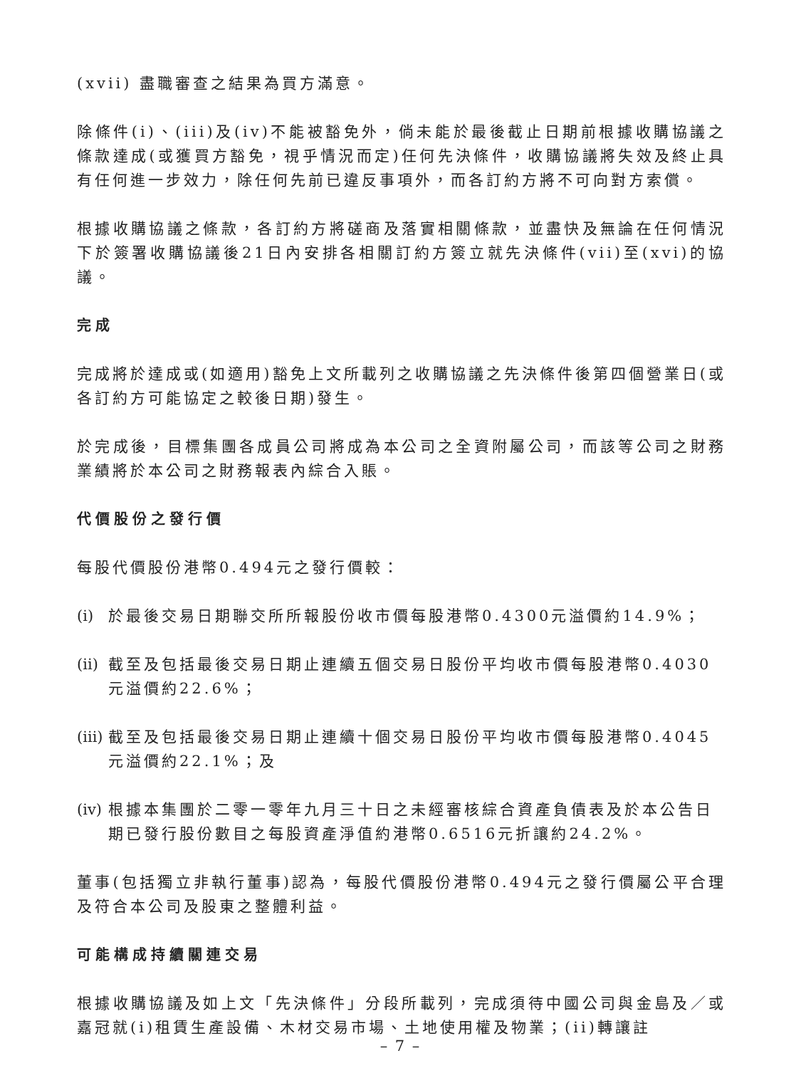(xvii) 盡職審查之結果為買方滿意。
除條件(i)、(iii)及(iv)不能被豁免外，倘未能於最後截止日期前根據收購協議之條款達成(或獲買方豁免，視乎情況而定)任何先決條件，收購協議將失效及終止具有任何進一步效力，除任何先前已違反事項外，而各訂約方將不可向對方索償。
根據收購協議之條款，各訂約方將磋商及落實相關條款，並盡快及無論在任何情況下於簽署收購協議後21日內安排各相關訂約方簽立就先決條件(vii)至(xvi)的協議。
完成
完成將於達成或(如適用)豁免上文所載列之收購協議之先決條件後第四個營業日(或各訂約方可能協定之較後日期)發生。
於完成後，目標集團各成員公司將成為本公司之全資附屬公司，而該等公司之財務業績將於本公司之財務報表內綜合入賬。
代價股份之發行價
每股代價股份港幣0.494元之發行價較：
(i) 於最後交易日期聯交所所報股份收市價每股港幣0.4300元溢價約14.9%；
(ii) 截至及包括最後交易日期止連續五個交易日股份平均收市價每股港幣0.4030元溢價約22.6%；
(iii) 截至及包括最後交易日期止連續十個交易日股份平均收市價每股港幣0.4045元溢價約22.1%；及
(iv) 根據本集團於二零一零年九月三十日之未經審核綜合資產負債表及於本公告日期已發行股份數目之每股資產淨值約港幣0.6516元折讓約24.2%。
董事(包括獨立非執行董事)認為，每股代價股份港幣0.494元之發行價屬公平合理及符合本公司及股東之整體利益。
可能構成持續關連交易
根據收購協議及如上文「先決條件」分段所載列，完成須待中國公司與金島及／或嘉冠就(i)租賃生產設備、木材交易市場、土地使用權及物業；(ii)轉讓註
– 7 –